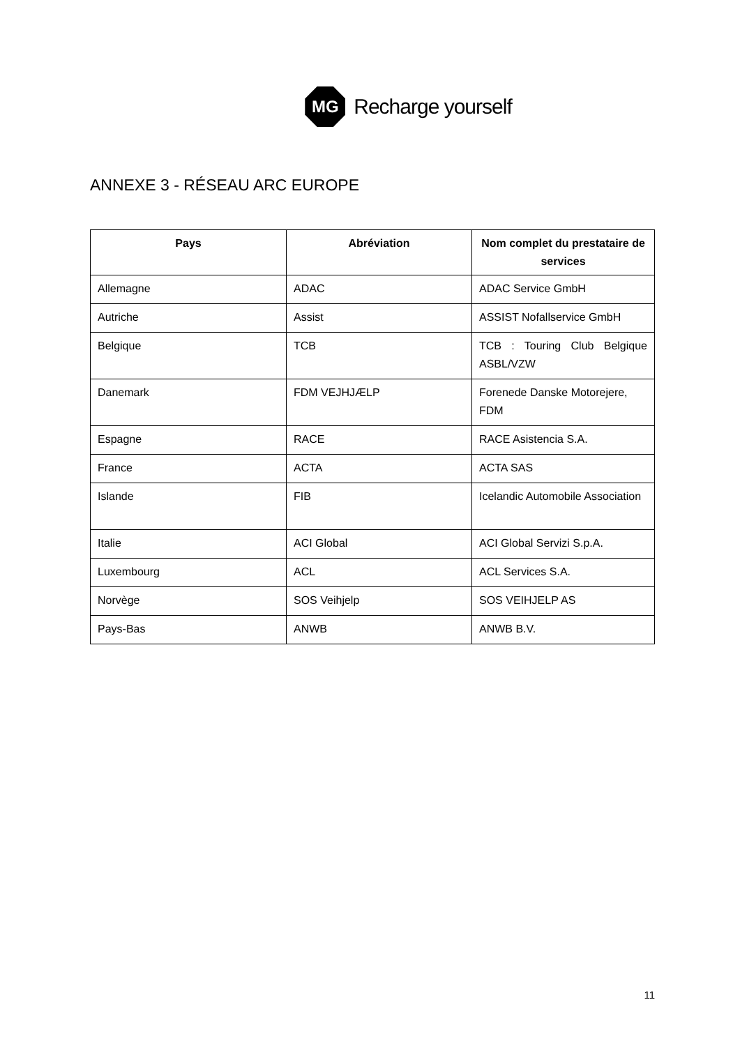MG
Recharge yourself
ANNEXE 3 - RÉSEAU ARC EUROPE
| Pays | Abréviation | Nom complet du prestataire de services |
| --- | --- | --- |
| Allemagne | ADAC | ADAC Service GmbH |
| Autriche | Assist | ASSIST Nofallservice GmbH |
| Belgique | TCB | TCB : Touring Club Belgique ASBL/VZW |
| Danemark | FDM VEJHJÆLP | Forenede Danske Motorejere, FDM |
| Espagne | RACE | RACE Asistencia S.A. |
| France | ACTA | ACTA SAS |
| Islande | FIB | Icelandic Automobile Association |
| Italie | ACI Global | ACI Global Servizi S.p.A. |
| Luxembourg | ACL | ACL Services S.A. |
| Norvège | SOS Veihjelp | SOS VEIHJELP AS |
| Pays-Bas | ANWB | ANWB B.V. |
11